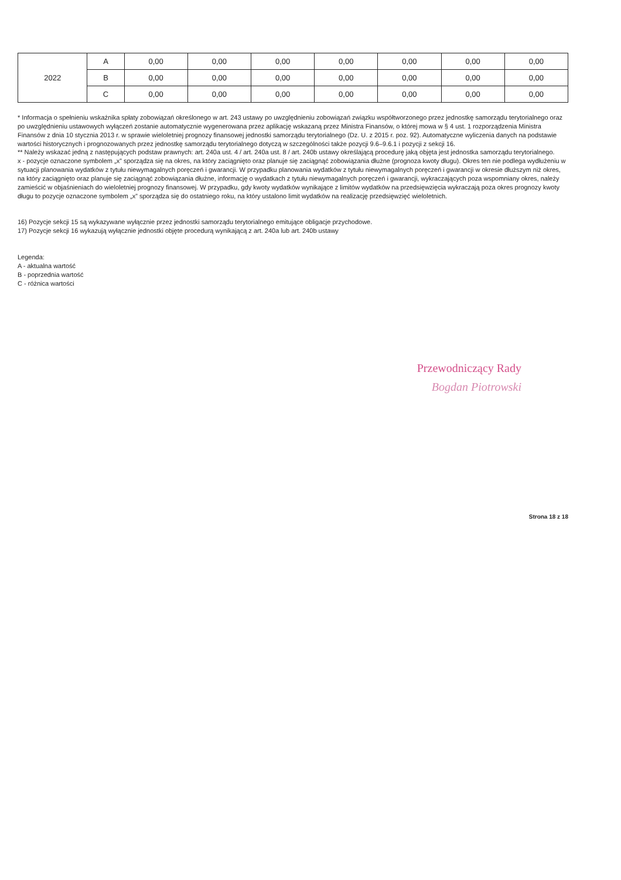| 2022 | A | 0,00 | 0,00 | 0,00 | 0,00 | 0,00 | 0,00 | 0,00 |
| | B | 0,00 | 0,00 | 0,00 | 0,00 | 0,00 | 0,00 | 0,00 |
| | C | 0,00 | 0,00 | 0,00 | 0,00 | 0,00 | 0,00 | 0,00 |
* Informacja o spełnieniu wskaźnika spłaty zobowiązań określonego w art. 243 ustawy po uwzględnieniu zobowiązań związku współtworzonego przez jednostkę samorządu terytorialnego oraz po uwzględnieniu ustawowych wyłączeń zostanie automatycznie wygenerowana przez aplikację wskazaną przez Ministra Finansów, o której mowa w § 4 ust. 1 rozporządzenia Ministra Finansów z dnia 10 stycznia 2013 r. w sprawie wieloletniej prognozy finansowej jednostki samorządu terytorialnego (Dz. U. z 2015 r. poz. 92). Automatyczne wyliczenia danych na podstawie wartości historycznych i prognozowanych przez jednostkę samorządu terytorialnego dotyczą w szczególności także pozycji 9.6–9.6.1 i pozycji z sekcji 16.
** Należy wskazać jedną z następujących podstaw prawnych: art. 240a ust. 4 / art. 240a ust. 8 / art. 240b ustawy określającą procedurę jaką objęta jest jednostka samorządu terytorialnego.
x - pozycje oznaczone symbolem „x” sporządza się na okres, na który zaciągnięto oraz planuje się zaciągnąć zobowiązania dłużne (prognoza kwoty długu). Okres ten nie podlega wydłużeniu w sytuacji planowania wydatków z tytułu niewymagalnych poręczeń i gwarancji. W przypadku planowania wydatków z tytułu niewymagalnych poręczeń i gwarancji w okresie dłuższym niż okres, na który zaciągnięto oraz planuje się zaciągnąć zobowiązania dłużne, informację o wydatkach z tytułu niewymagalnych poręczeń i gwarancji, wykraczających poza wspomniany okres, należy zamieścić w objaśnieniach do wieloletniej prognozy finansowej. W przypadku, gdy kwoty wydatków wynikające z limitów wydatków na przedsięwzięcia wykraczają poza okres prognozy kwoty długu to pozycje oznaczone symbolem „x” sporządza się do ostatniego roku, na który ustalono limit wydatków na realizację przedsięwzięć wieloletnich.
16) Pozycje sekcji 15 są wykazywane wyłącznie przez jednostki samorządu terytorialnego emitujące obligacje przychodowe.
17) Pozycje sekcji 16 wykazują wyłącznie jednostki objęte procedurą wynikającą z art. 240a lub art. 240b ustawy
Legenda:
A - aktualna wartość
B - poprzednia wartość
C - różnica wartości
Przewodniczący Rady
Bogdan Piotrowski
Strona 18 z 18